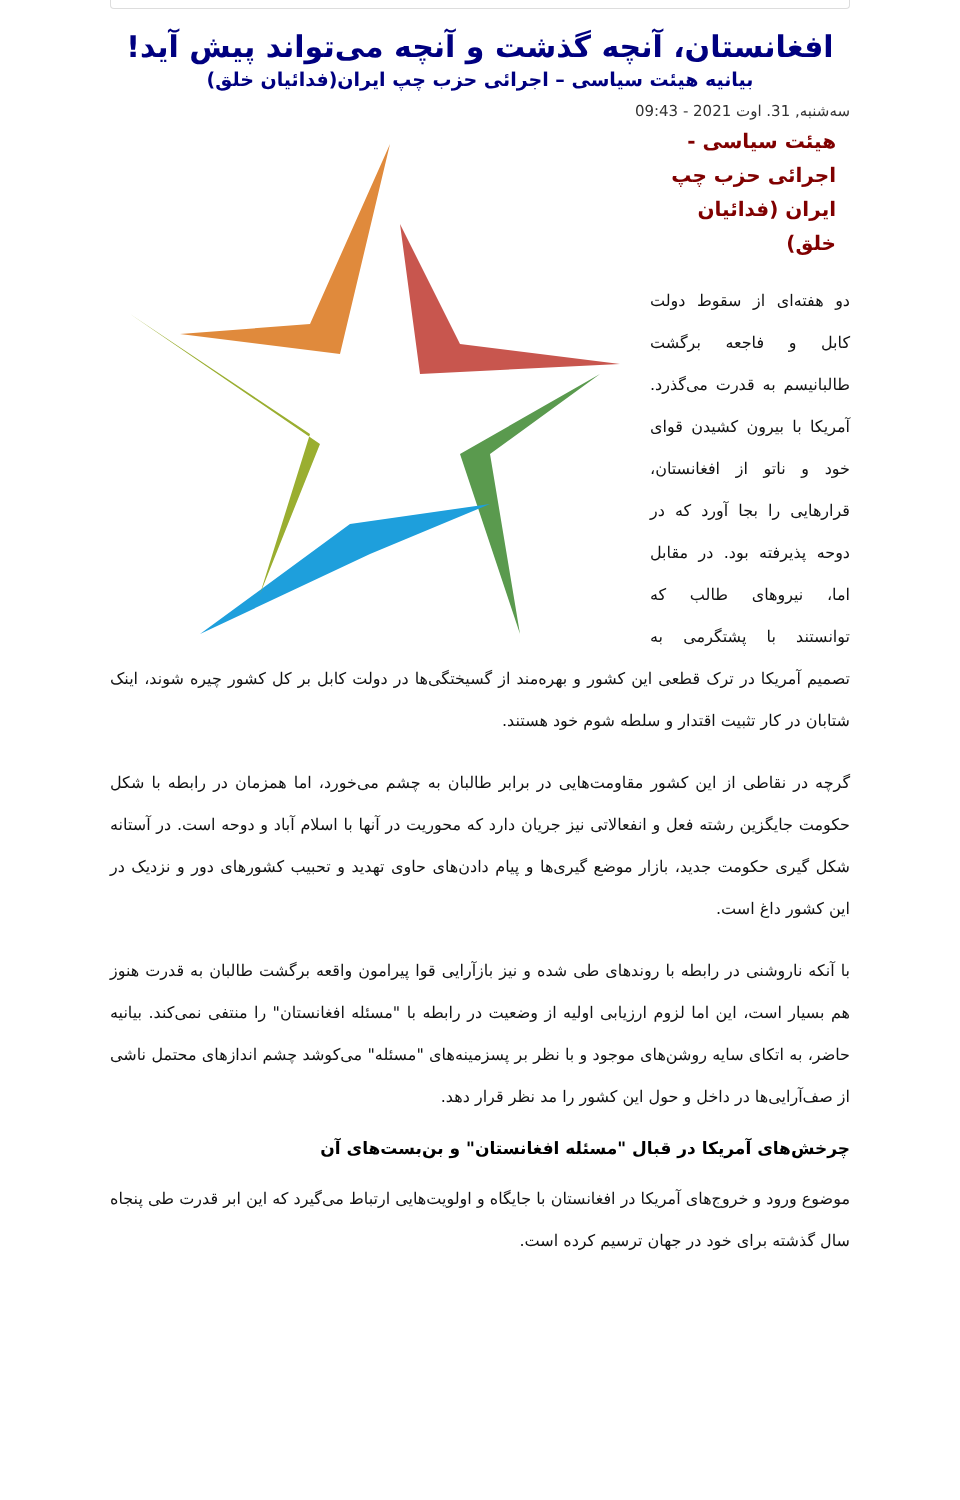افغانستان، آنچه گذشت و آنچه می‌تواند پیش آید!
بیانیه هیئت سیاسی – اجرائی حزب چپ ایران(فدائیان خلق)
سه‌شنبه, 31. اوت 2021 - 09:43
هیئت سیاسی -
اجرائی حزب چپ
ایران (فدائیان خلق)
دو هفته‌ای از سقوط دولت کابل و فاجعه برگشت طالبانیسم به قدرت می‌گذرد. آمریکا با بیرون کشیدن قوای خود و ناتو از افغانستان، قرارهایی را بجا آورد که در دوحه پذیرفته بود. در مقابل اما، نیروهای طالب که توانستند با پشتگرمی به تصمیم آمریکا در ترک قطعی این کشور و بهره‌مند از گسیختگی‌ها در دولت کابل بر کل کشور چیره شوند، اینک شتابان در کار تثبیت اقتدار و سلطه شوم خود هستند.
گرچه در نقاطی از این کشور مقاومت‌هایی در برابر طالبان به چشم می‌خورد، اما همزمان در رابطه با شکل حکومت جایگزین رشته فعل و انفعالاتی نیز جریان دارد که محوریت در آنها با اسلام آباد و دوحه است. در آستانه شکل گیری حکومت جدید، بازار موضع گیری‌ها و پیام دادن‌های حاوی تهدید و تحبیب کشورهای دور و نزدیک در این کشور داغ است.
با آنکه ناروشنی در رابطه با روندهای طی شده و نیز بازآرایی قوا پیرامون واقعه برگشت طالبان به قدرت هنوز هم بسیار است، این اما لزوم ارزیابی اولیه از وضعیت در رابطه با "مسئله افغانستان" را منتفی نمی‌کند. بیانیه حاضر، به اتکای سایه روشن‌های موجود و با نظر بر پسزمینه‌های "مسئله" می‌کوشد چشم اندازهای محتمل ناشی از صف‌آرایی‌ها در داخل و حول این کشور را مد نظر قرار دهد.
چرخش‌های آمریکا در قبال "مسئله افغانستان" و بن‌بست‌های آن
موضوع ورود و خروج‌های آمریکا در افغانستان با جایگاه و اولویت‌هایی ارتباط می‌گیرد که این ابر قدرت طی پنجاه سال گذشته برای خود در جهان ترسیم کرده است.